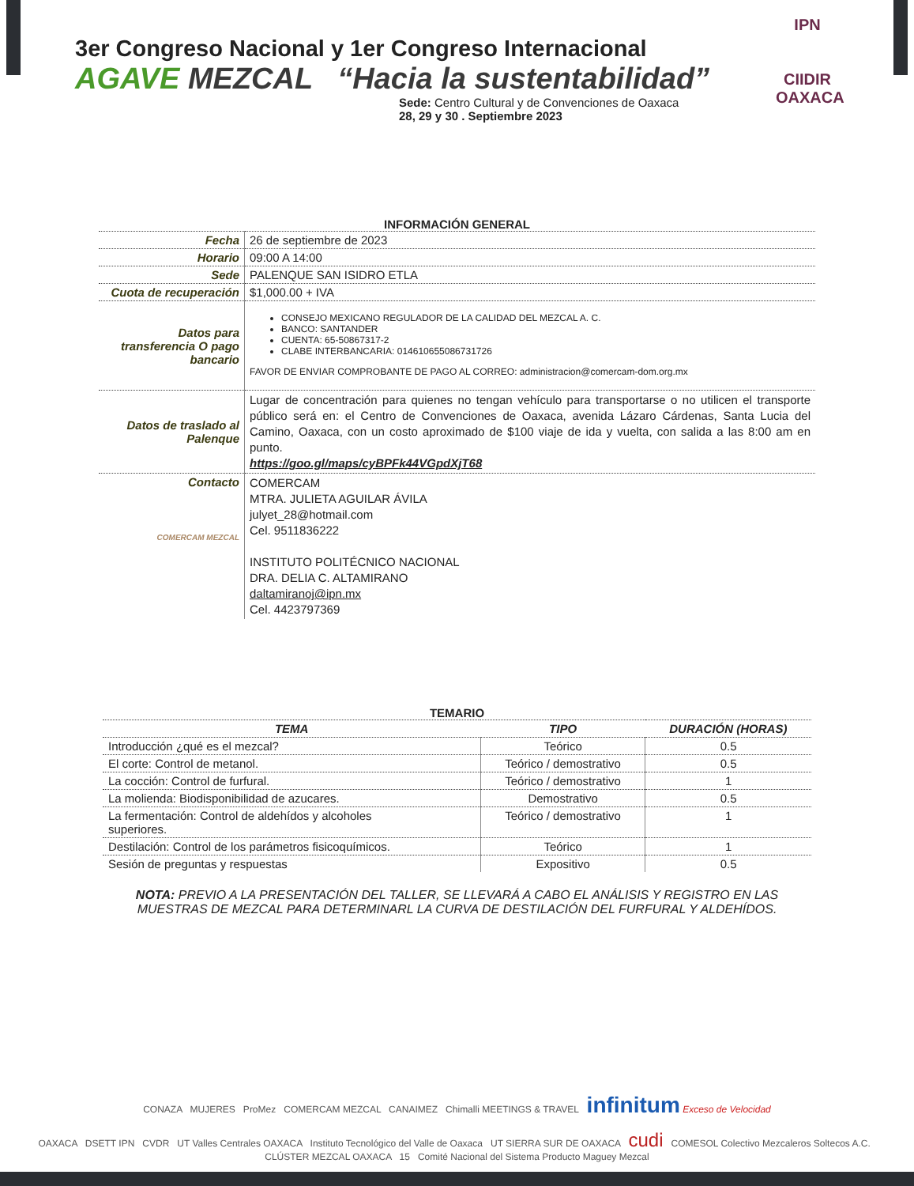3er Congreso Nacional y 1er Congreso Internacional
AGAVE MEZCAL “Hacia la sustentabilidad”
Sede: Centro Cultural y de Convenciones de Oaxaca
28, 29 y 30 . Septiembre 2023
IPN
CIIDIR OAXACA
INFORMACIÓN GENERAL
| Fecha | 26 de septiembre de 2023 |
| Horario | 09:00 A 14:00 |
| Sede | PALENQUE SAN ISIDRO ETLA |
| Cuota de recuperación | $1,000.00 + IVA |
| Datos para transferencia O pago bancario | CONSEJO MEXICANO REGULADOR DE LA CALIDAD DEL MEZCAL A. C. BANCO: SANTANDER CUENTA: 65-50867317-2 CLABE INTERBANCARIA: 014610655086731726 FAVOR DE ENVIAR COMPROBANTE DE PAGO AL CORREO: administracion@comercam-dom.org.mx |
| Datos de traslado al Palenque | Lugar de concentración para quienes no tengan vehículo para transportarse o no utilicen el transporte público será en: el Centro de Convenciones de Oaxaca, avenida Lázaro Cárdenas, Santa Lucia del Camino, Oaxaca, con un costo aproximado de $100 viaje de ida y vuelta, con salida a las 8:00 am en punto. https://goo.gl/maps/cyBPFk44VGpdXjT68 |
| Contacto COMERCAM MEZCAL | COMERCAM MTRA. JULIETA AGUILAR ÁVILA julyet_28@hotmail.com Cel. 9511836222 INSTITUTO POLITÉCNICO NACIONAL DRA. DELIA C. ALTAMIRANO daltamiranoj@ipn.mx Cel. 4423797369 |
TEMARIO
| TEMA | TIPO | DURACIÓN (HORAS) |
| --- | --- | --- |
| Introducción ¿qué es el mezcal? | Teórico | 0.5 |
| El corte: Control de metanol. | Teórico / demostrativo | 0.5 |
| La cocción: Control de furfural. | Teórico / demostrativo | 1 |
| La molienda: Biodisponibilidad de azucares. | Demostrativo | 0.5 |
| La fermentación: Control de aldehídos y alcoholes superiores. | Teórico / demostrativo | 1 |
| Destilación: Control de los parámetros fisicoquímicos. | Teórico | 1 |
| Sesión de preguntas y respuestas | Expositivo | 0.5 |
NOTA: PREVIO A LA PRESENTACIÓN DEL TALLER, SE LLEVARÁ A CABO EL ANÁLISIS Y REGISTRO EN LAS MUESTRAS DE MEZCAL PARA DETERMINARL LA CURVA DE DESTILACIÓN DEL FURFURAL Y ALDEHÍDOS.
CONAZA MUJERES ProMez COMERCAM MEZCAL CANAIMEZ Chimalli MEETINGS & TRAVEL infinitum Exceso de Velocidad
OAXACA DSETT IPN CVDR UT Valles Centrales OAXACA Instituto Tecnológico del Valle de Oaxaca UT SIERRA SUR DE OAXACA cudi COMESOL Colectivo Mezcaleros Soltecos A.C. CLÚSTER MEZCAL OAXACA 15 Comité Nacional del Sistema Producto Maguey Mezcal